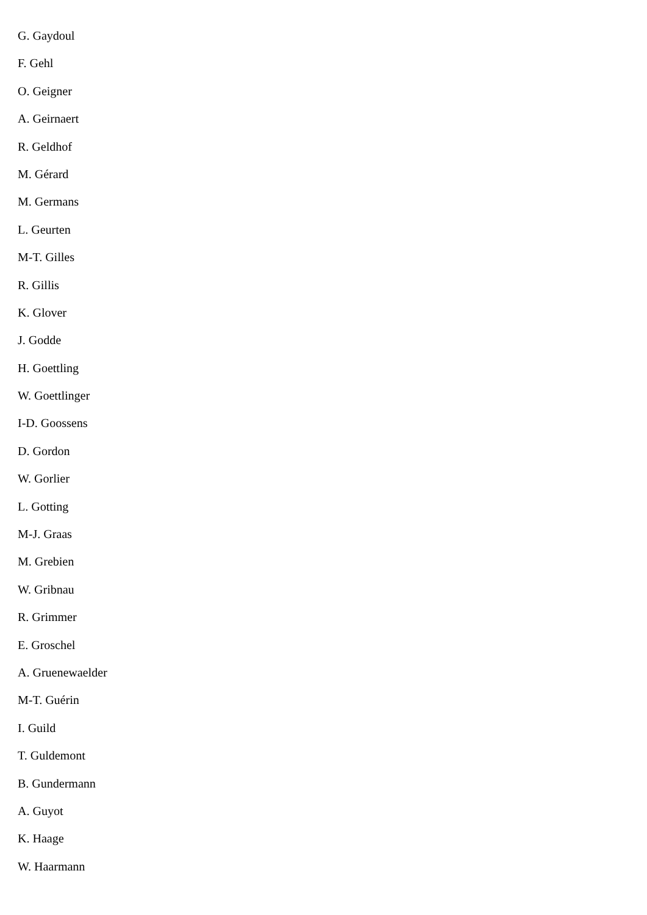G. Gaydoul
F. Gehl
O. Geigner
A. Geirnaert
R. Geldhof
M. Gérard
M. Germans
L. Geurten
M-T. Gilles
R. Gillis
K. Glover
J. Godde
H. Goettling
W. Goettlinger
I-D. Goossens
D. Gordon
W. Gorlier
L. Gotting
M-J. Graas
M. Grebien
W. Gribnau
R. Grimmer
E. Groschel
A. Gruenewaelder
M-T. Guérin
I. Guild
T. Guldemont
B. Gundermann
A. Guyot
K. Haage
W. Haarmann